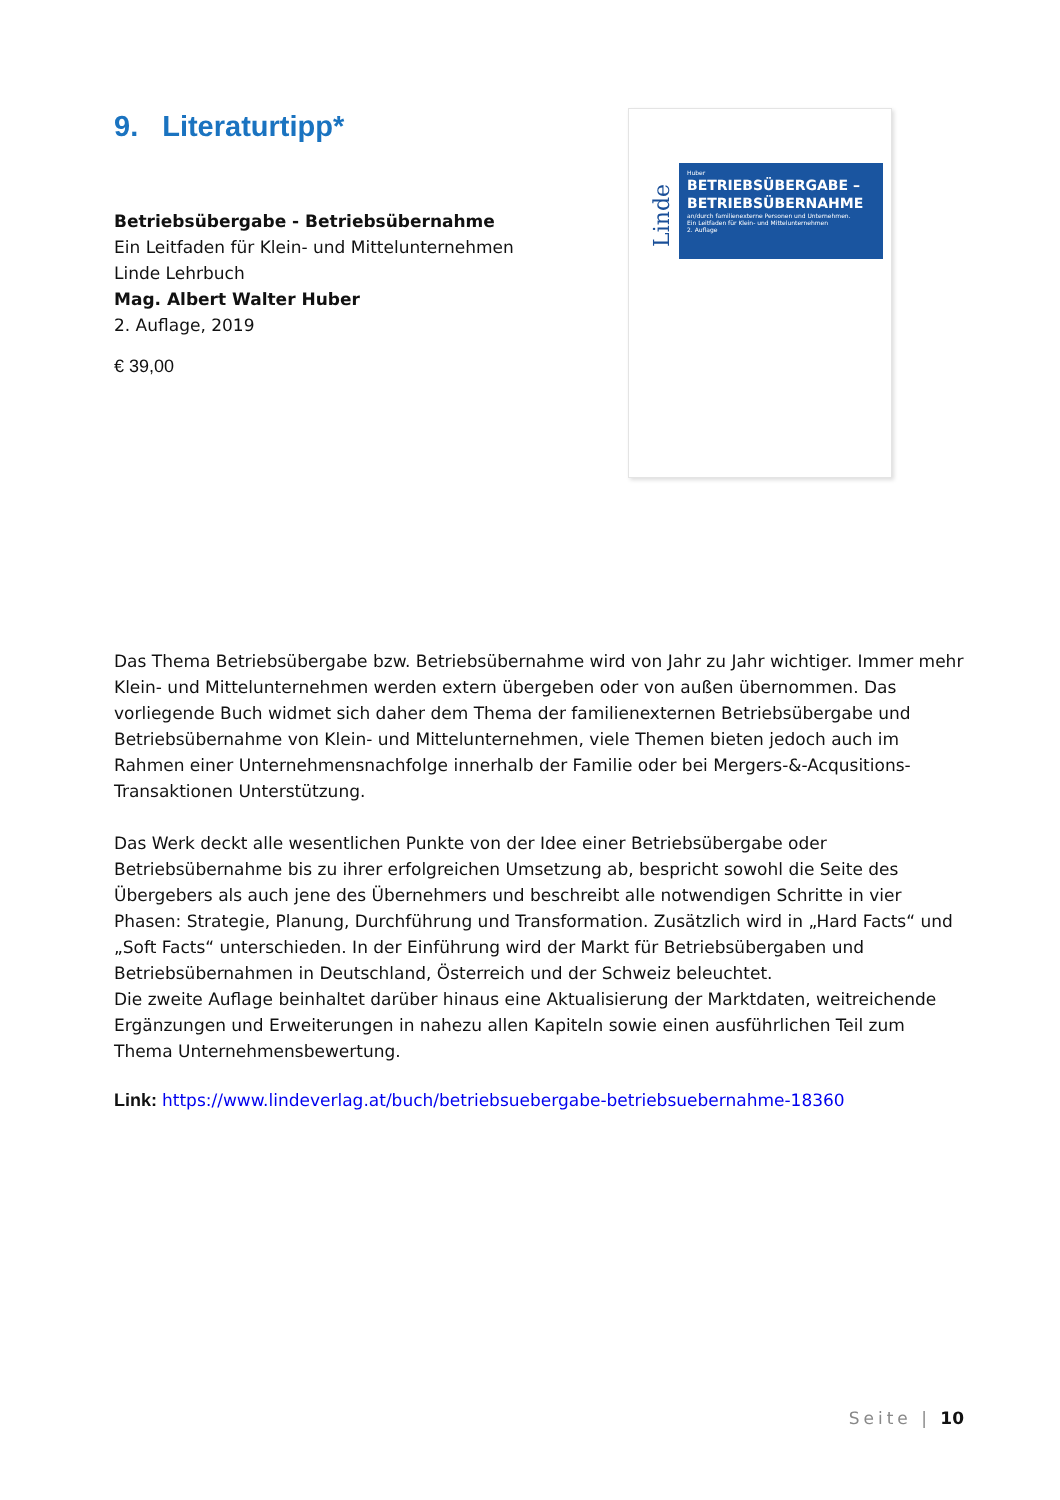9. Literaturtipp*
Betriebsübergabe - Betriebsübernahme
Ein Leitfaden für Klein- und Mittelunternehmen
Linde Lehrbuch
Mag. Albert Walter Huber
2. Auflage, 2019
€ 39,00
Linde
Huber
BETRIEBSÜBERGABE – BETRIEBSÜBERNAHME
an/durch familienexterne Personen und Unternehmen.
Ein Leitfaden für Klein- und Mittelunternehmen
2. Auflage
Das Thema Betriebsübergabe bzw. Betriebsübernahme wird von Jahr zu Jahr wichtiger. Immer mehr Klein- und Mittelunternehmen werden extern übergeben oder von außen übernommen. Das vorliegende Buch widmet sich daher dem Thema der familienexternen Betriebsübergabe und Betriebsübernahme von Klein- und Mittelunternehmen, viele Themen bieten jedoch auch im Rahmen einer Unternehmensnachfolge innerhalb der Familie oder bei Mergers-&-Acqusitions-Transaktionen Unterstützung.
Das Werk deckt alle wesentlichen Punkte von der Idee einer Betriebsübergabe oder Betriebsübernahme bis zu ihrer erfolgreichen Umsetzung ab, bespricht sowohl die Seite des Übergebers als auch jene des Übernehmers und beschreibt alle notwendigen Schritte in vier Phasen: Strategie, Planung, Durchführung und Transformation. Zusätzlich wird in „Hard Facts“ und „Soft Facts“ unterschieden. In der Einführung wird der Markt für Betriebsübergaben und Betriebsübernahmen in Deutschland, Österreich und der Schweiz beleuchtet.
Die zweite Auflage beinhaltet darüber hinaus eine Aktualisierung der Marktdaten, weitreichende Ergänzungen und Erweiterungen in nahezu allen Kapiteln sowie einen ausführlichen Teil zum Thema Unternehmensbewertung.
Link: https://www.lindeverlag.at/buch/betriebsuebergabe-betriebsuebernahme-18360
Seite | 10